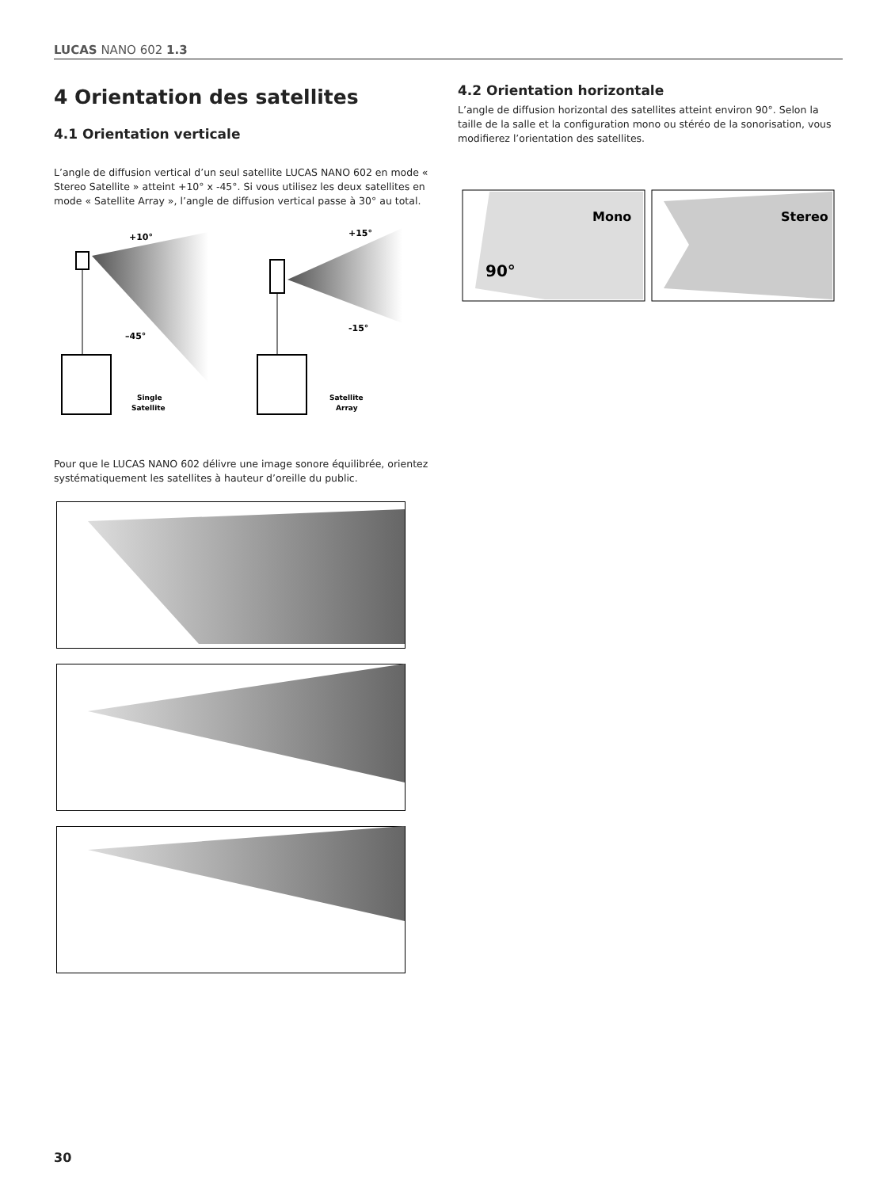LUCAS NANO 602 1.3
4 Orientation des satellites
4.1 Orientation verticale
L’angle de diffusion vertical d’un seul satellite LUCAS NANO 602 en mode « Stereo Satellite » atteint +10° x -45°. Si vous utilisez les deux satellites en mode « Satellite Array », l’angle de diffusion vertical passe à 30° au total.
+10°
–45°
+15°
-15°
Single
Satellite
Satellite
Array
Pour que le LUCAS NANO 602 délivre une image sonore équilibrée, orientez systématiquement les satellites à hauteur d’oreille du public.
4.2 Orientation horizontale
L’angle de diffusion horizontal des satellites atteint environ 90°. Selon la taille de la salle et la configuration mono ou stéréo de la sonorisation, vous modifierez l’orientation des satellites.
Mono
90°
Stereo
30